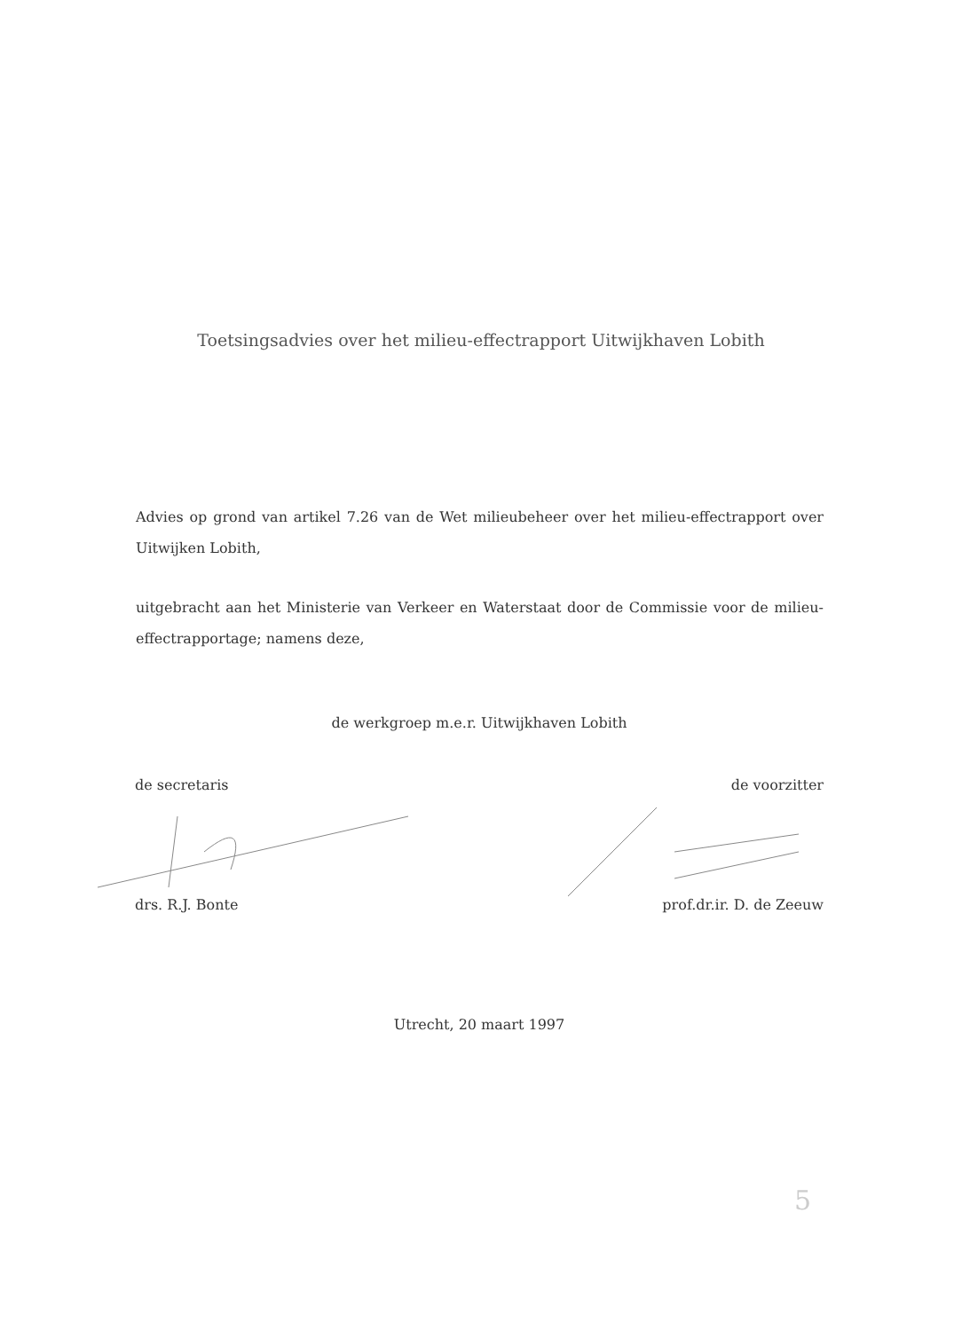Toetsingsadvies over het milieu-effectrapport Uitwijkhaven Lobith
Advies op grond van artikel 7.26 van de Wet milieubeheer over het milieu-effectrapport over Uitwijken Lobith,
uitgebracht aan het Ministerie van Verkeer en Waterstaat door de Commissie voor de milieu-effectrapportage; namens deze,
de werkgroep m.e.r. Uitwijkhaven Lobith
de secretaris de voorzitter
drs. R.J. Bonte prof.dr.ir. D. de Zeeuw
Utrecht, 20 maart 1997
5